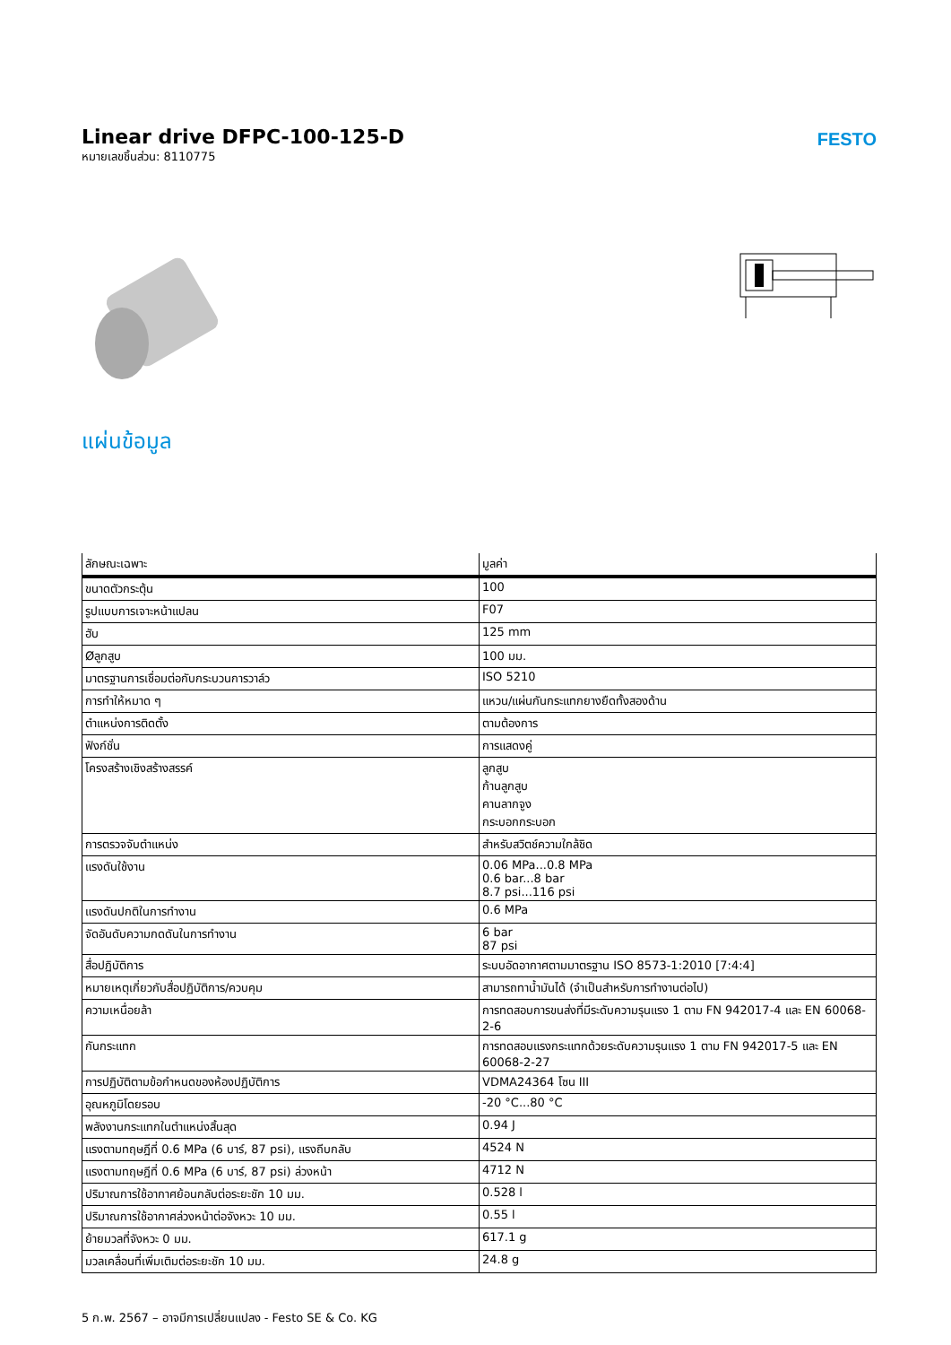Linear drive DFPC-100-125-D
หมายเลขชิ้นส่วน: 8110775
FESTO
แผ่นข้อมูล
| ลักษณะเฉพาะ | มูลค่า |
| --- | --- |
| ขนาดตัวกระตุ้น | 100 |
| รูปแบบการเจาะหน้าแปลน | F07 |
| ฮับ | 125 mm |
| Øลูกสูบ | 100 มม. |
| มาตรฐานการเชื่อมต่อกับกระบวนการวาล์ว | ISO 5210 |
| การทำให้หมาด ๆ | แหวน/แผ่นกันกระแทกยางยืดทั้งสองด้าน |
| ตำแหน่งการติดตั้ง | ตามต้องการ |
| ฟังก์ชั่น | การแสดงคู่ |
| โครงสร้างเชิงสร้างสรรค์ | ลูกสูบ ก้านลูกสูบ คานลากจูง กระบอกกระบอก |
| การตรวจจับตำแหน่ง | สำหรับสวิตช์ความใกล้ชิด |
| แรงดันใช้งาน | 0.06 MPa...0.8 MPa 0.6 bar...8 bar 8.7 psi...116 psi |
| แรงดันปกติในการทำงาน | 0.6 MPa |
| จัดอันดับความกดดันในการทำงาน | 6 bar 87 psi |
| สื่อปฏิบัติการ | ระบบอัดอากาศตามมาตรฐาน ISO 8573-1:2010 [7:4:4] |
| หมายเหตุเกี่ยวกับสื่อปฏิบัติการ/ควบคุม | สามารถทาน้ำมันได้ (จำเป็นสำหรับการทำงานต่อไป) |
| ความเหนื่อยล้า | การทดสอบการขนส่งที่มีระดับความรุนแรง 1 ตาม FN 942017-4 และ EN 60068-2-6 |
| กันกระแทก | การทดสอบแรงกระแทกด้วยระดับความรุนแรง 1 ตาม FN 942017-5 และ EN 60068-2-27 |
| การปฏิบัติตามข้อกำหนดของห้องปฏิบัติการ | VDMA24364 โซน III |
| อุณหภูมิโดยรอบ | -20 °C...80 °C |
| พลังงานกระแทกในตำแหน่งสิ้นสุด | 0.94 J |
| แรงตามทฤษฎีที่ 0.6 MPa (6 บาร์, 87 psi), แรงถีบกลับ | 4524 N |
| แรงตามทฤษฎีที่ 0.6 MPa (6 บาร์, 87 psi) ล่วงหน้า | 4712 N |
| ปริมาณการใช้อากาศย้อนกลับต่อระยะชัก 10 มม. | 0.528 l |
| ปริมาณการใช้อากาศล่วงหน้าต่อจังหวะ 10 มม. | 0.55 l |
| ย้ายมวลที่จังหวะ 0 มม. | 617.1 g |
| มวลเคลื่อนที่เพิ่มเติมต่อระยะชัก 10 มม. | 24.8 g |
5 ก.พ. 2567 – อาจมีการเปลี่ยนแปลง - Festo SE & Co. KG